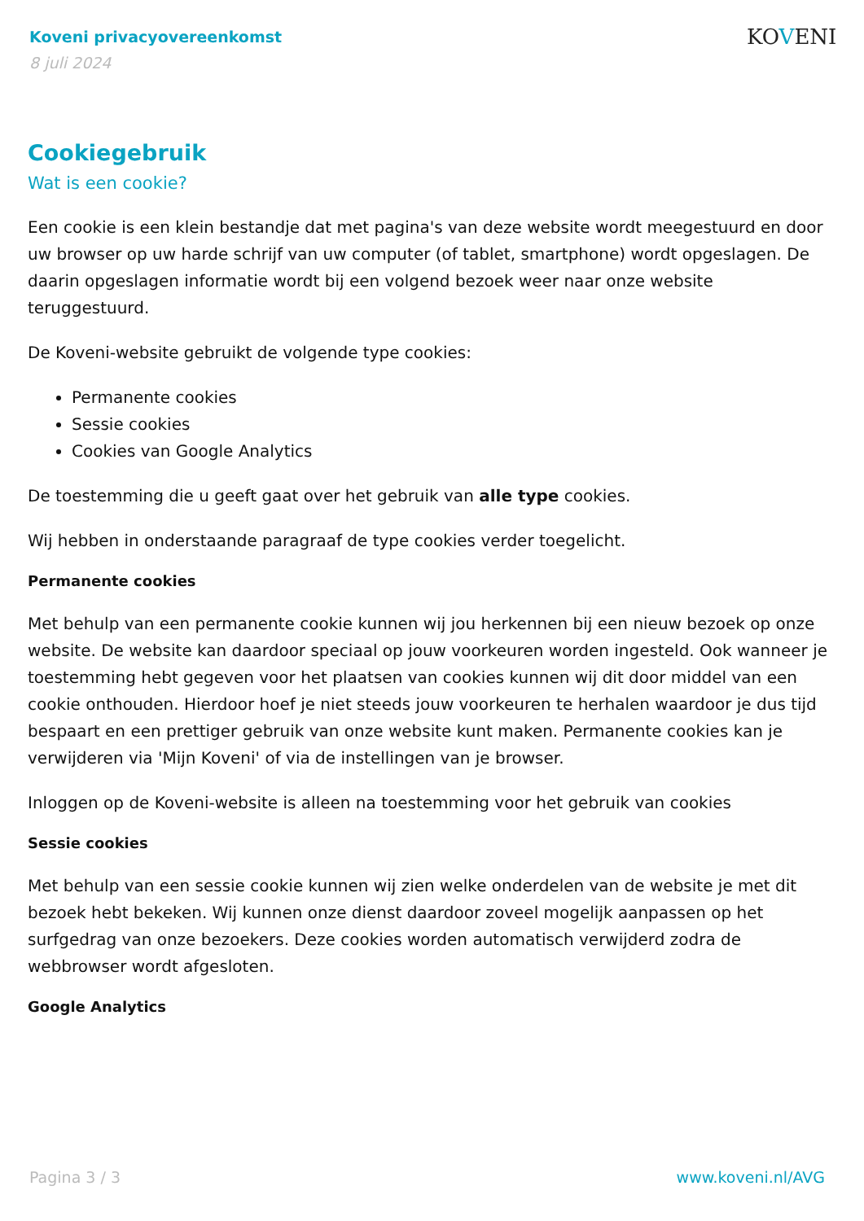Koveni privacyovereenkomst
8 juli 2024
KOVENI
Cookiegebruik
Wat is een cookie?
Een cookie is een klein bestandje dat met pagina's van deze website wordt meegestuurd en door uw browser op uw harde schrijf van uw computer (of tablet, smartphone) wordt opgeslagen. De daarin opgeslagen informatie wordt bij een volgend bezoek weer naar onze website teruggestuurd.
De Koveni-website gebruikt de volgende type cookies:
Permanente cookies
Sessie cookies
Cookies van Google Analytics
De toestemming die u geeft gaat over het gebruik van alle type cookies.
Wij hebben in onderstaande paragraaf de type cookies verder toegelicht.
Permanente cookies
Met behulp van een permanente cookie kunnen wij jou herkennen bij een nieuw bezoek op onze website. De website kan daardoor speciaal op jouw voorkeuren worden ingesteld. Ook wanneer je toestemming hebt gegeven voor het plaatsen van cookies kunnen wij dit door middel van een cookie onthouden. Hierdoor hoef je niet steeds jouw voorkeuren te herhalen waardoor je dus tijd bespaart en een prettiger gebruik van onze website kunt maken. Permanente cookies kan je verwijderen via 'Mijn Koveni' of via de instellingen van je browser.
Inloggen op de Koveni-website is alleen na toestemming voor het gebruik van cookies
Sessie cookies
Met behulp van een sessie cookie kunnen wij zien welke onderdelen van de website je met dit bezoek hebt bekeken. Wij kunnen onze dienst daardoor zoveel mogelijk aanpassen op het surfgedrag van onze bezoekers. Deze cookies worden automatisch verwijderd zodra de webbrowser wordt afgesloten.
Google Analytics
Pagina 3 / 3 www.koveni.nl/AVG